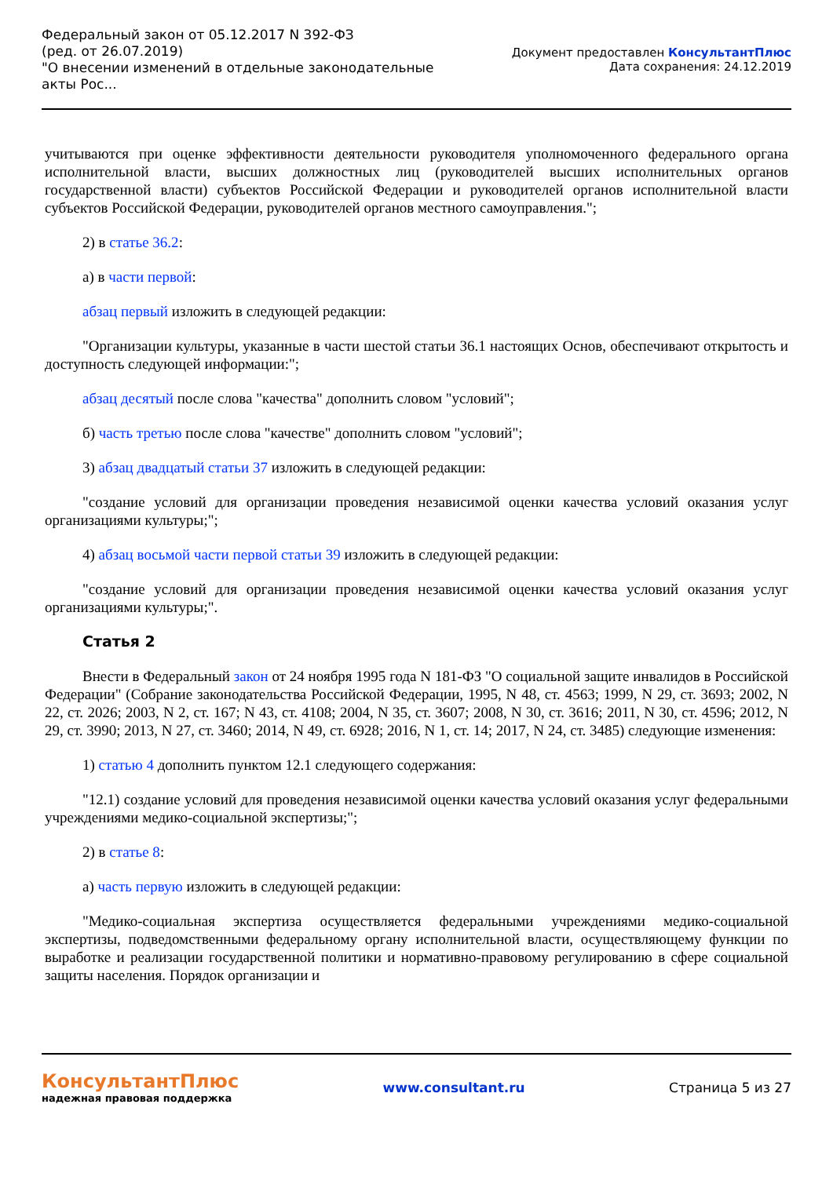Федеральный закон от 05.12.2017 N 392-ФЗ
(ред. от 26.07.2019)
"О внесении изменений в отдельные законодательные акты Рос...
Документ предоставлен КонсультантПлюс
Дата сохранения: 24.12.2019
учитываются при оценке эффективности деятельности руководителя уполномоченного федерального органа исполнительной власти, высших должностных лиц (руководителей высших исполнительных органов государственной власти) субъектов Российской Федерации и руководителей органов исполнительной власти субъектов Российской Федерации, руководителей органов местного самоуправления.";
2) в статье 36.2:
а) в части первой:
абзац первый изложить в следующей редакции:
"Организации культуры, указанные в части шестой статьи 36.1 настоящих Основ, обеспечивают открытость и доступность следующей информации:";
абзац десятый после слова "качества" дополнить словом "условий";
б) часть третью после слова "качестве" дополнить словом "условий";
3) абзац двадцатый статьи 37 изложить в следующей редакции:
"создание условий для организации проведения независимой оценки качества условий оказания услуг организациями культуры;";
4) абзац восьмой части первой статьи 39 изложить в следующей редакции:
"создание условий для организации проведения независимой оценки качества условий оказания услуг организациями культуры;".
Статья 2
Внести в Федеральный закон от 24 ноября 1995 года N 181-ФЗ "О социальной защите инвалидов в Российской Федерации" (Собрание законодательства Российской Федерации, 1995, N 48, ст. 4563; 1999, N 29, ст. 3693; 2002, N 22, ст. 2026; 2003, N 2, ст. 167; N 43, ст. 4108; 2004, N 35, ст. 3607; 2008, N 30, ст. 3616; 2011, N 30, ст. 4596; 2012, N 29, ст. 3990; 2013, N 27, ст. 3460; 2014, N 49, ст. 6928; 2016, N 1, ст. 14; 2017, N 24, ст. 3485) следующие изменения:
1) статью 4 дополнить пунктом 12.1 следующего содержания:
"12.1) создание условий для проведения независимой оценки качества условий оказания услуг федеральными учреждениями медико-социальной экспертизы;";
2) в статье 8:
а) часть первую изложить в следующей редакции:
"Медико-социальная экспертиза осуществляется федеральными учреждениями медико-социальной экспертизы, подведомственными федеральному органу исполнительной власти, осуществляющему функции по выработке и реализации государственной политики и нормативно-правовому регулированию в сфере социальной защиты населения. Порядок организации и
КонсультантПлюс
надежная правовая поддержка
www.consultant.ru Страница 5 из 27